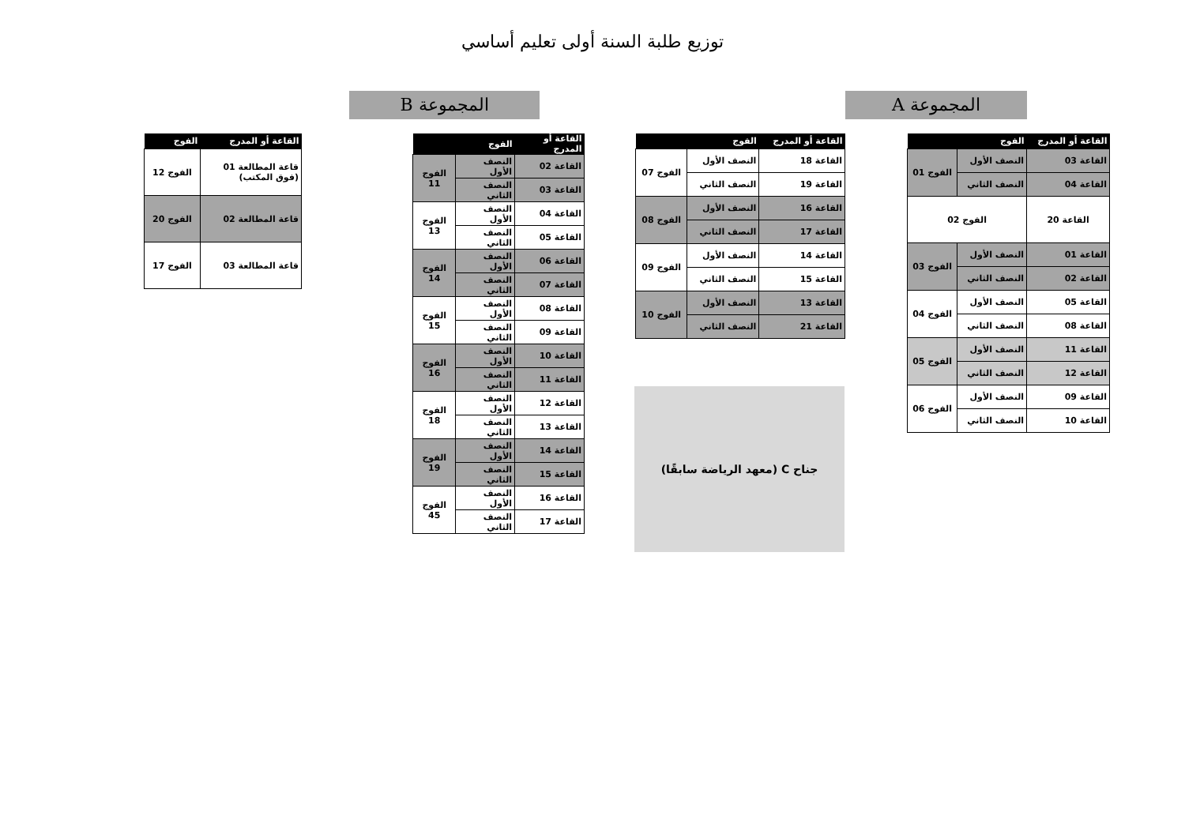توزيع طلبة السنة أولى تعليم أساسي
المجموعة A
المجموعة B
| القاعة أو المدرج | الفوج | |
| --- | --- | --- |
| القاعة 03 | النصف الأول | الفوج 01 |
| القاعة 04 | النصف الثاني | |
| القاعة 20 | الفوج 02 | |
| القاعة 01 | النصف الأول | الفوج 03 |
| القاعة 02 | النصف الثاني | |
| القاعة 05 | النصف الأول | الفوج 04 |
| القاعة 08 | النصف الثاني | |
| القاعة 11 | النصف الأول | الفوج 05 |
| القاعة 12 | النصف الثاني | |
| القاعة 09 | النصف الأول | الفوج 06 |
| القاعة 10 | النصف الثاني | |
| القاعة أو المدرج | الفوج | |
| --- | --- | --- |
| القاعة 18 | النصف الأول | الفوج 07 |
| القاعة 19 | النصف الثاني | |
| القاعة 16 | النصف الأول | الفوج 08 |
| القاعة 17 | النصف الثاني | |
| القاعة 14 | النصف الأول | الفوج 09 |
| القاعة 15 | النصف الثاني | |
| القاعة 13 | النصف الأول | الفوج 10 |
| القاعة 21 | النصف الثاني | |
جناح C (معهد الرياضة سابقًا)
| القاعة أو المدرج | الفوج | |
| --- | --- | --- |
| القاعة 02 | النصف الأول | الفوج 11 |
| القاعة 03 | النصف الثاني | |
| القاعة 04 | النصف الأول | الفوج 13 |
| القاعة 05 | النصف الثاني | |
| القاعة 06 | النصف الأول | الفوج 14 |
| القاعة 07 | النصف الثاني | |
| القاعة 08 | النصف الأول | الفوج 15 |
| القاعة 09 | النصف الثاني | |
| القاعة 10 | النصف الأول | الفوج 16 |
| القاعة 11 | النصف الثاني | |
| القاعة 12 | النصف الأول | الفوج 18 |
| القاعة 13 | النصف الثاني | |
| القاعة 14 | النصف الأول | الفوج 19 |
| القاعة 15 | النصف الثاني | |
| القاعة 16 | النصف الأول | الفوج 45 |
| القاعة 17 | النصف الثاني | |
| القاعة أو المدرج | الفوج |
| --- | --- |
| قاعة المطالعة 01 (فوق المكتب) | الفوج 12 |
| قاعة المطالعة 02 | الفوج 20 |
| قاعة المطالعة 03 | الفوج 17 |